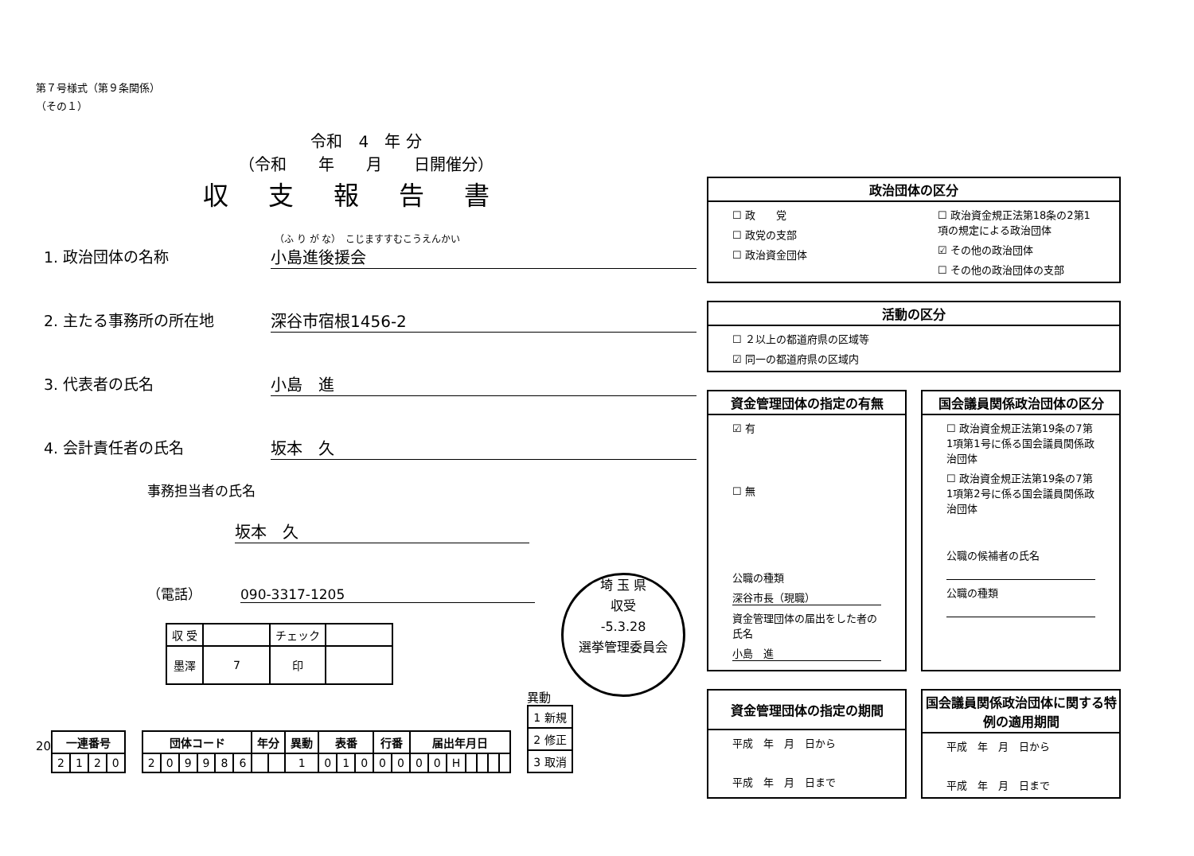第７号様式（第９条関係）
（その１）
令和　4　年 分
（令和　　年　　月　　日開催分）
収支報告書
（ふ り が な）　こじますすむこうえんかい
1. 政治団体の名称 小島進後援会
2. 主たる事務所の所在地 深谷市宿根1456-2
3. 代表者の氏名 小島　進
4. 会計責任者の氏名 坂本　久
事務担当者の氏名
坂本　久
（電話）　090-3317-1205
| 収 受 | | チェック | |
| 墨澤 | 7 | 印 | |
20
| 一連番号 | | | |
| --- | --- | --- | --- |
| 2 | 1 | 2 | 0 |
| 団体コード | | | | | | 年分 | | 異動 | 表番 | | | 行番 | | 届出年月日 | | | | | | |
| --- | --- | --- | --- | --- | --- | --- | --- | --- | --- | --- | --- | --- | --- | --- | --- | --- | --- | --- | --- | --- |
| 2 | 0 | 9 | 9 | 8 | 6 | | | 1 | 0 | 1 | 0 | 0 | 0 | 0 | 0 | H | | | | |
異動
| 1 新規 |
| 2 修正 |
| 3 取消 |
埼 玉 県
収受
-5.3.28
選挙管理委員会
政治団体の区分
☐ 政　　党
☐ 政党の支部
☐ 政治資金団体
☐ 政治資金規正法第18条の2第1項の規定による政治団体
☑ その他の政治団体
☐ その他の政治団体の支部
活動の区分
☐ ２以上の都道府県の区域等
☑ 同一の都道府県の区域内
資金管理団体の指定の有無
☑ 有
☐ 無
公職の種類
深谷市長（現職）
資金管理団体の届出をした者の氏名
小島　進
国会議員関係政治団体の区分
☐ 政治資金規正法第19条の7第1項第1号に係る国会議員関係政治団体
☐ 政治資金規正法第19条の7第1項第2号に係る国会議員関係政治団体
公職の候補者の氏名
公職の種類
資金管理団体の指定の期間
平成　年　月　日から
平成　年　月　日まで
国会議員関係政治団体に関する特例の適用期間
平成　年　月　日から
平成　年　月　日まで